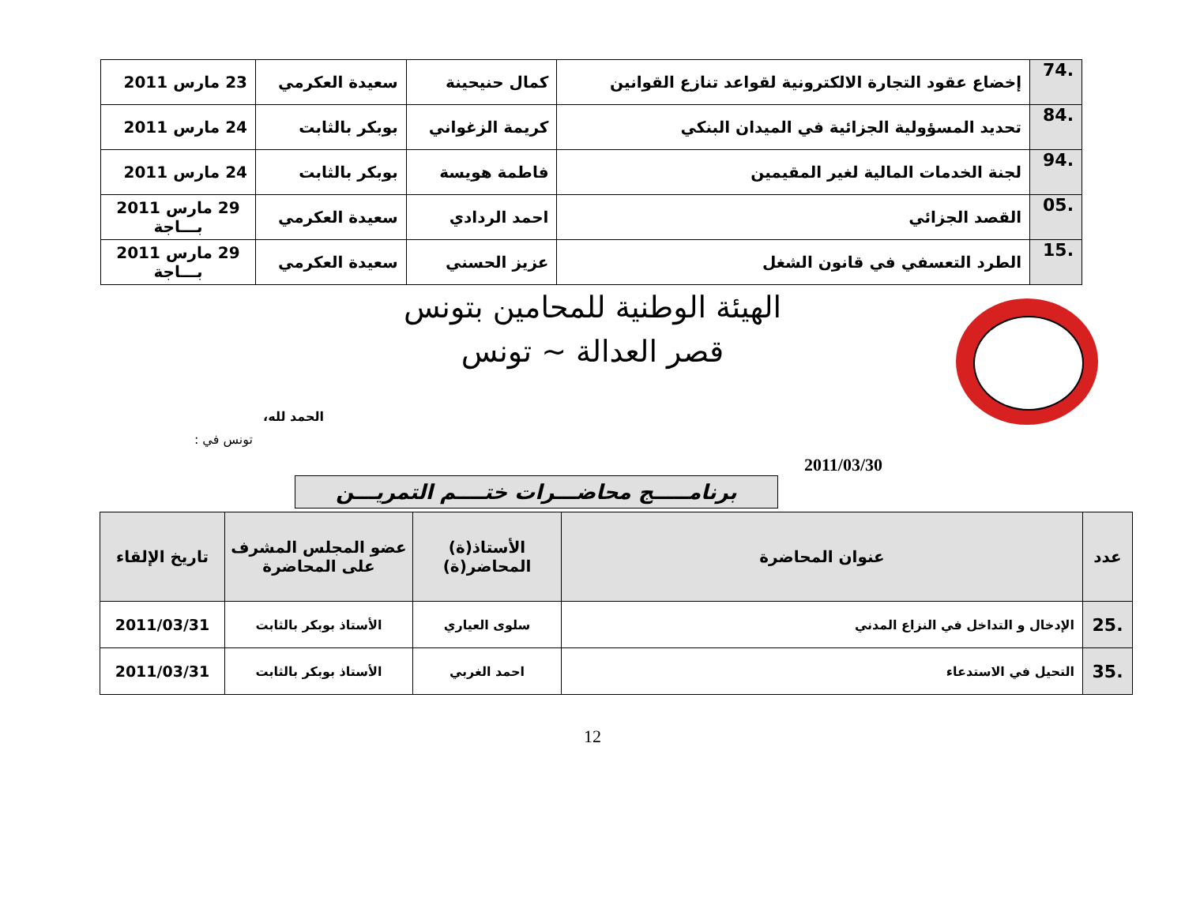| .74 | إخضاع عقود التجارة الالكترونية لقواعد تنازع القوانين | كمال حنيحينة | سعيدة العكرمي | 23 مارس 2011 |
| .84 | تحديد المسؤولية الجزائية في الميدان البنكي | كريمة الزغواني | بوبكر بالثابت | 24 مارس 2011 |
| .94 | لجنة الخدمات المالية لغير المقيمين | فاطمة هويسة | بوبكر بالثابت | 24 مارس 2011 |
| .05 | القصد الجزائي | احمد الردادي | سعيدة العكرمي | 29 مارس 2011 بـــاجة |
| .15 | الطرد التعسفي في قانون الشغل | عزيز الحسني | سعيدة العكرمي | 29 مارس 2011 بـــاجة |
الهيئة الوطنية للمحامين بتونس
قصر العدالة ~ تونس
الحمد لله،
تونس في :
2011/03/30
برنامـــــج محاضـــرات ختــــم التمريـــن
| عدد | عنوان المحاضرة | الأستاذ(ة) المحاضر(ة) | عضو المجلس المشرف على المحاضرة | تاريخ الإلقاء |
| --- | --- | --- | --- | --- |
| .25 | الإدخال و التداخل في النزاع المدني | سلوى العياري | الأستاذ بوبكر بالثابت | 2011/03/31 |
| .35 | التحيل في الاستدعاء | احمد الغربي | الأستاذ بوبكر بالثابت | 2011/03/31 |
12